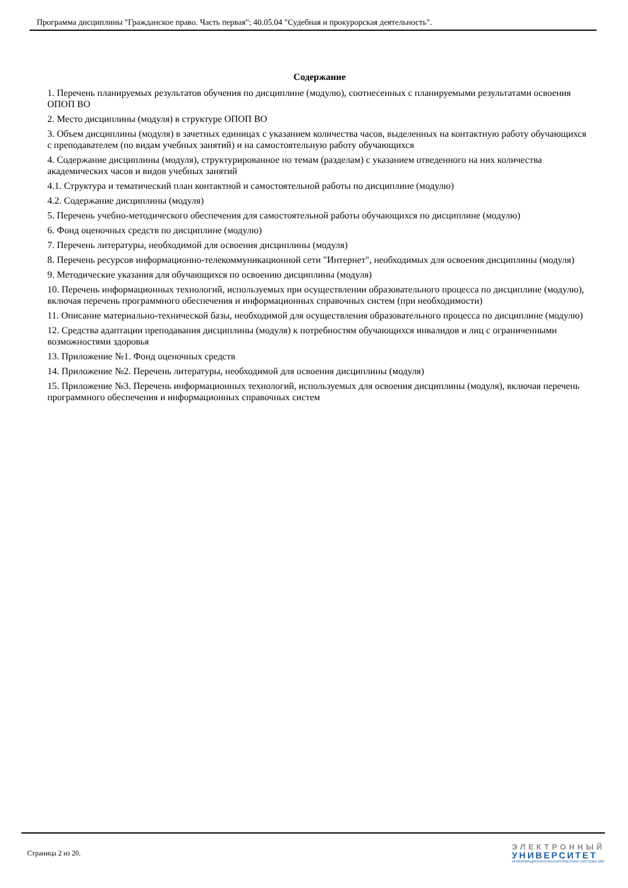Программа дисциплины "Гражданское право. Часть первая"; 40.05.04 "Судебная и прокурорская деятельность".
Содержание
1. Перечень планируемых результатов обучения по дисциплине (модулю), соотнесенных с планируемыми результатами освоения ОПОП ВО
2. Место дисциплины (модуля) в структуре ОПОП ВО
3. Объем дисциплины (модуля) в зачетных единицах с указанием количества часов, выделенных на контактную работу обучающихся с преподавателем (по видам учебных занятий) и на самостоятельную работу обучающихся
4. Содержание дисциплины (модуля), структурированное по темам (разделам) с указанием отведенного на них количества академических часов и видов учебных занятий
4.1. Структура и тематический план контактной и самостоятельной работы по дисциплине (модулю)
4.2. Содержание дисциплины (модуля)
5. Перечень учебно-методического обеспечения для самостоятельной работы обучающихся по дисциплине (модулю)
6. Фонд оценочных средств по дисциплине (модулю)
7. Перечень литературы, необходимой для освоения дисциплины (модуля)
8. Перечень ресурсов информационно-телекоммуникационной сети "Интернет", необходимых для освоения дисциплины (модуля)
9. Методические указания для обучающихся по освоению дисциплины (модуля)
10. Перечень информационных технологий, используемых при осуществлении образовательного процесса по дисциплине (модулю), включая перечень программного обеспечения и информационных справочных систем (при необходимости)
11. Описание материально-технической базы, необходимой для осуществления образовательного процесса по дисциплине (модулю)
12. Средства адаптации преподавания дисциплины (модуля) к потребностям обучающихся инвалидов и лиц с ограниченными возможностями здоровья
13. Приложение №1. Фонд оценочных средств
14. Приложение №2. Перечень литературы, необходимой для освоения дисциплины (модуля)
15. Приложение №3. Перечень информационных технологий, используемых для освоения дисциплины (модуля), включая перечень программного обеспечения и информационных справочных систем
Страница 2 из 20.
ЭЛЕКТРОННЫЙ
УНИВЕРСИТЕТ
ИНФОРМАЦИОННО-АНАЛИТИЧЕСКАЯ СИСТЕМА КФУ